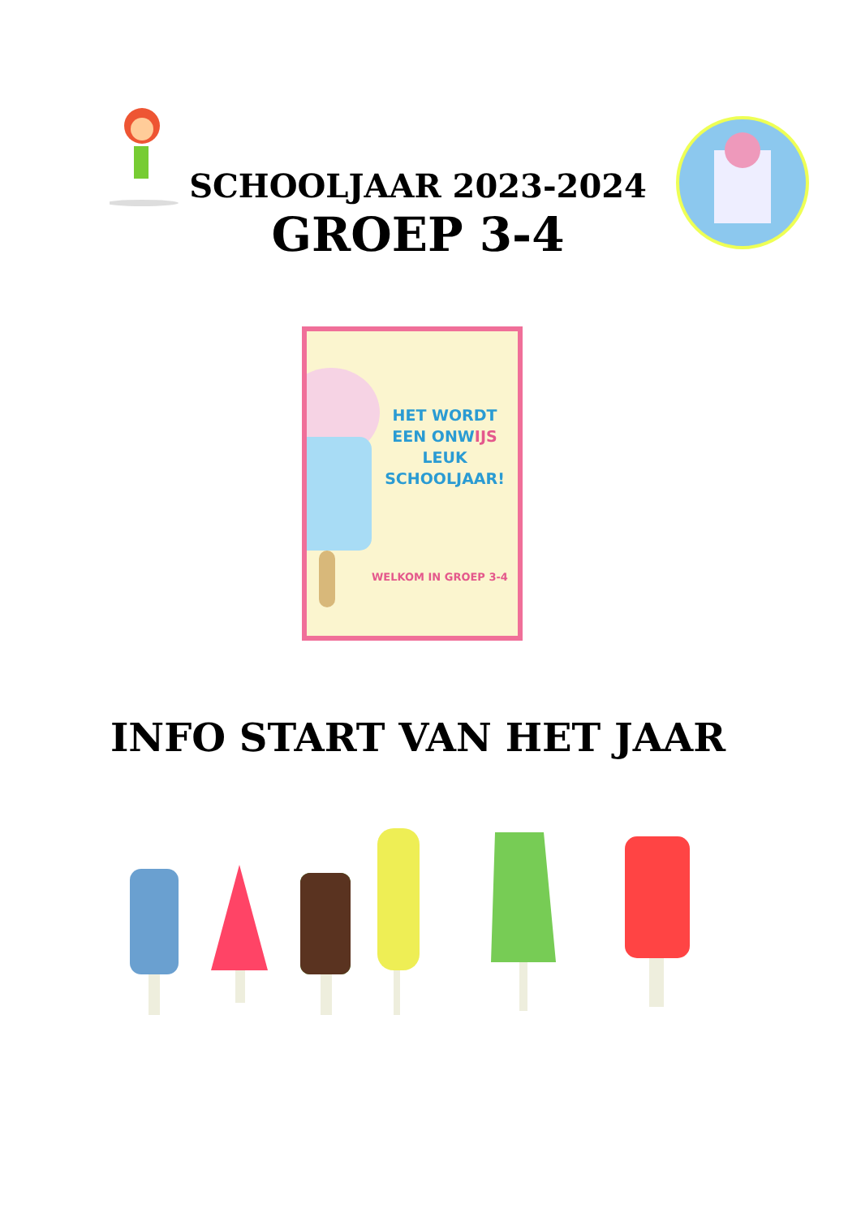SCHOOLJAAR 2023-2024
GROEP 3-4
HET WORDT EEN ONWIJS LEUK SCHOOLJAAR!
WELKOM IN GROEP 3-4
INFO START VAN HET JAAR